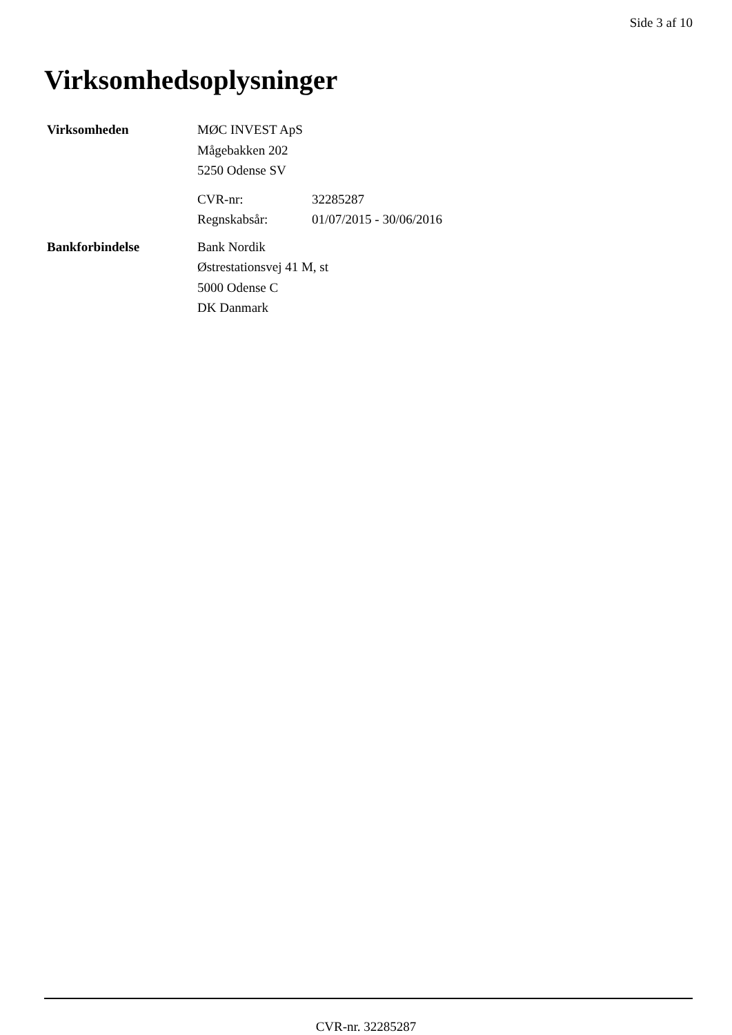Side 3 af 10
Virksomhedsoplysninger
Virksomheden MØC INVEST ApS
Mågebakken 202
5250 Odense SV
CVR-nr: 32285287
Regnskabsår: 01/07/2015 - 30/06/2016
Bankforbindelse Bank Nordik
Østrestationsvej 41 M, st
5000 Odense C
DK Danmark
CVR-nr. 32285287